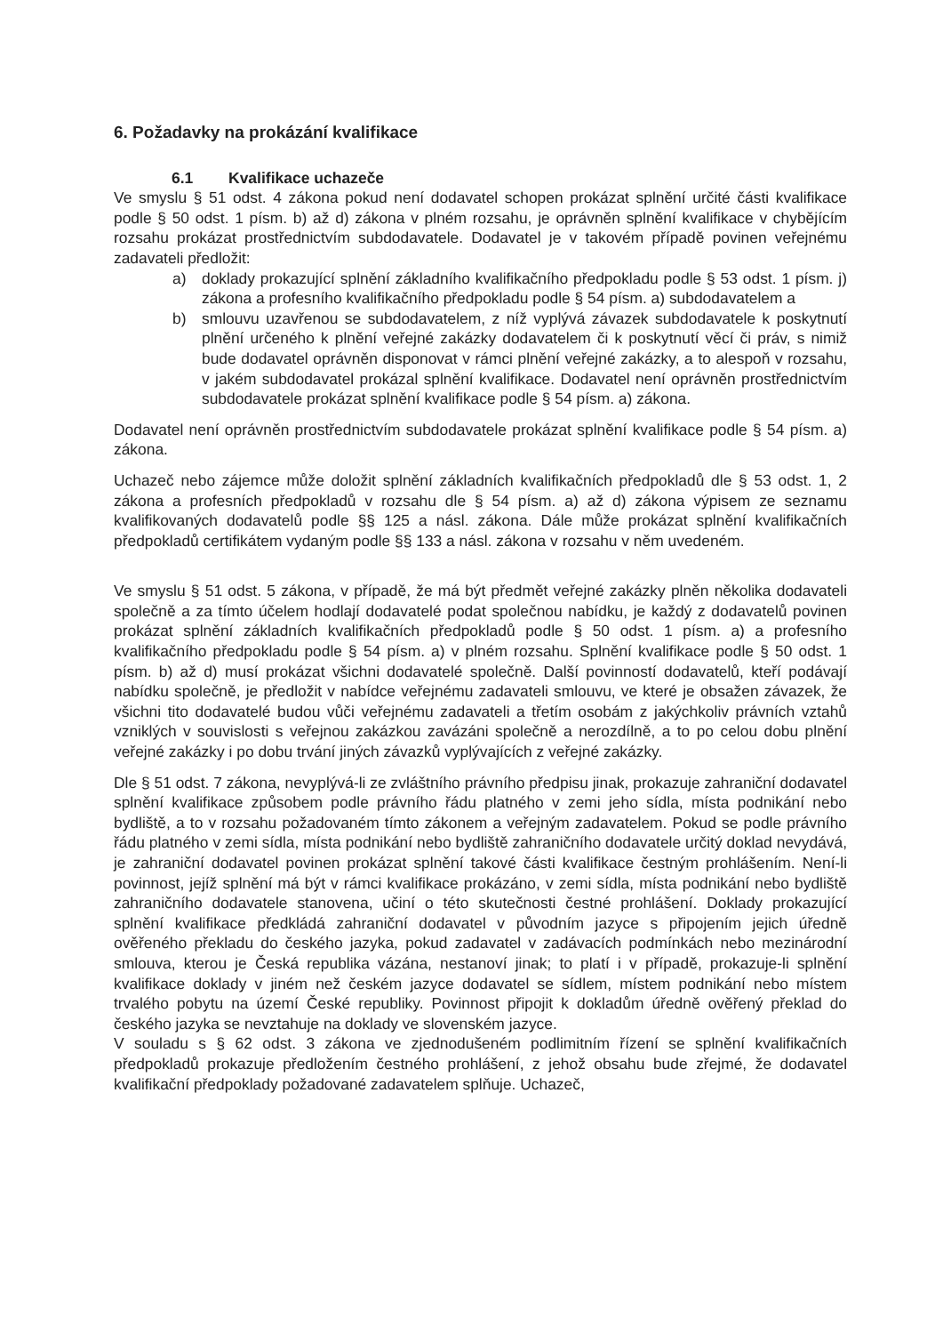6. Požadavky na prokázání kvalifikace
6.1 Kvalifikace uchazeče
Ve smyslu § 51 odst. 4 zákona pokud není dodavatel schopen prokázat splnění určité části kvalifikace podle § 50 odst. 1 písm. b) až d) zákona v plném rozsahu, je oprávněn splnění kvalifikace v chybějícím rozsahu prokázat prostřednictvím subdodavatele. Dodavatel je v takovém případě povinen veřejnému zadavateli předložit:
a) doklady prokazující splnění základního kvalifikačního předpokladu podle § 53 odst. 1 písm. j) zákona a profesního kvalifikačního předpokladu podle § 54 písm. a) subdodavatelem a
b) smlouvu uzavřenou se subdodavatelem, z níž vyplývá závazek subdodavatele k poskytnutí plnění určeného k plnění veřejné zakázky dodavatelem či k poskytnutí věcí či práv, s nimiž bude dodavatel oprávněn disponovat v rámci plnění veřejné zakázky, a to alespoň v rozsahu, v jakém subdodavatel prokázal splnění kvalifikace. Dodavatel není oprávněn prostřednictvím subdodavatele prokázat splnění kvalifikace podle § 54 písm. a) zákona.
Dodavatel není oprávněn prostřednictvím subdodavatele prokázat splnění kvalifikace podle § 54 písm. a) zákona.
Uchazeč nebo zájemce může doložit splnění základních kvalifikačních předpokladů dle § 53 odst. 1, 2 zákona a profesních předpokladů v rozsahu dle § 54 písm. a) až d) zákona výpisem ze seznamu kvalifikovaných dodavatelů podle §§ 125 a násl. zákona. Dále může prokázat splnění kvalifikačních předpokladů certifikátem vydaným podle §§ 133 a násl. zákona v rozsahu v něm uvedeném.
Ve smyslu § 51 odst. 5 zákona, v případě, že má být předmět veřejné zakázky plněn několika dodavateli společně a za tímto účelem hodlají dodavatelé podat společnou nabídku, je každý z dodavatelů povinen prokázat splnění základních kvalifikačních předpokladů podle § 50 odst. 1 písm. a) a profesního kvalifikačního předpokladu podle § 54 písm. a) v plném rozsahu. Splnění kvalifikace podle § 50 odst. 1 písm. b) až d) musí prokázat všichni dodavatelé společně. Další povinností dodavatelů, kteří podávají nabídku společně, je předložit v nabídce veřejnému zadavateli smlouvu, ve které je obsažen závazek, že všichni tito dodavatelé budou vůči veřejnému zadavateli a třetím osobám z jakýchkoliv právních vztahů vzniklých v souvislosti s veřejnou zakázkou zavázáni společně a nerozdílně, a to po celou dobu plnění veřejné zakázky i po dobu trvání jiných závazků vyplývajících z veřejné zakázky.
Dle § 51 odst. 7 zákona, nevyplývá-li ze zvláštního právního předpisu jinak, prokazuje zahraniční dodavatel splnění kvalifikace způsobem podle právního řádu platného v zemi jeho sídla, místa podnikání nebo bydliště, a to v rozsahu požadovaném tímto zákonem a veřejným zadavatelem. Pokud se podle právního řádu platného v zemi sídla, místa podnikání nebo bydliště zahraničního dodavatele určitý doklad nevydává, je zahraniční dodavatel povinen prokázat splnění takové části kvalifikace čestným prohlášením. Není-li povinnost, jejíž splnění má být v rámci kvalifikace prokázáno, v zemi sídla, místa podnikání nebo bydliště zahraničního dodavatele stanovena, učiní o této skutečnosti čestné prohlášení. Doklady prokazující splnění kvalifikace předkládá zahraniční dodavatel v původním jazyce s připojením jejich úředně ověřeného překladu do českého jazyka, pokud zadavatel v zadávacích podmínkách nebo mezinárodní smlouva, kterou je Česká republika vázána, nestanoví jinak; to platí i v případě, prokazuje-li splnění kvalifikace doklady v jiném než českém jazyce dodavatel se sídlem, místem podnikání nebo místem trvalého pobytu na území České republiky. Povinnost připojit k dokladům úředně ověřený překlad do českého jazyka se nevztahuje na doklady ve slovenském jazyce.
V souladu s § 62 odst. 3 zákona ve zjednodušeném podlimitním řízení se splnění kvalifikačních předpokladů prokazuje předložením čestného prohlášení, z jehož obsahu bude zřejmé, že dodavatel kvalifikační předpoklady požadované zadavatelem splňuje. Uchazeč,